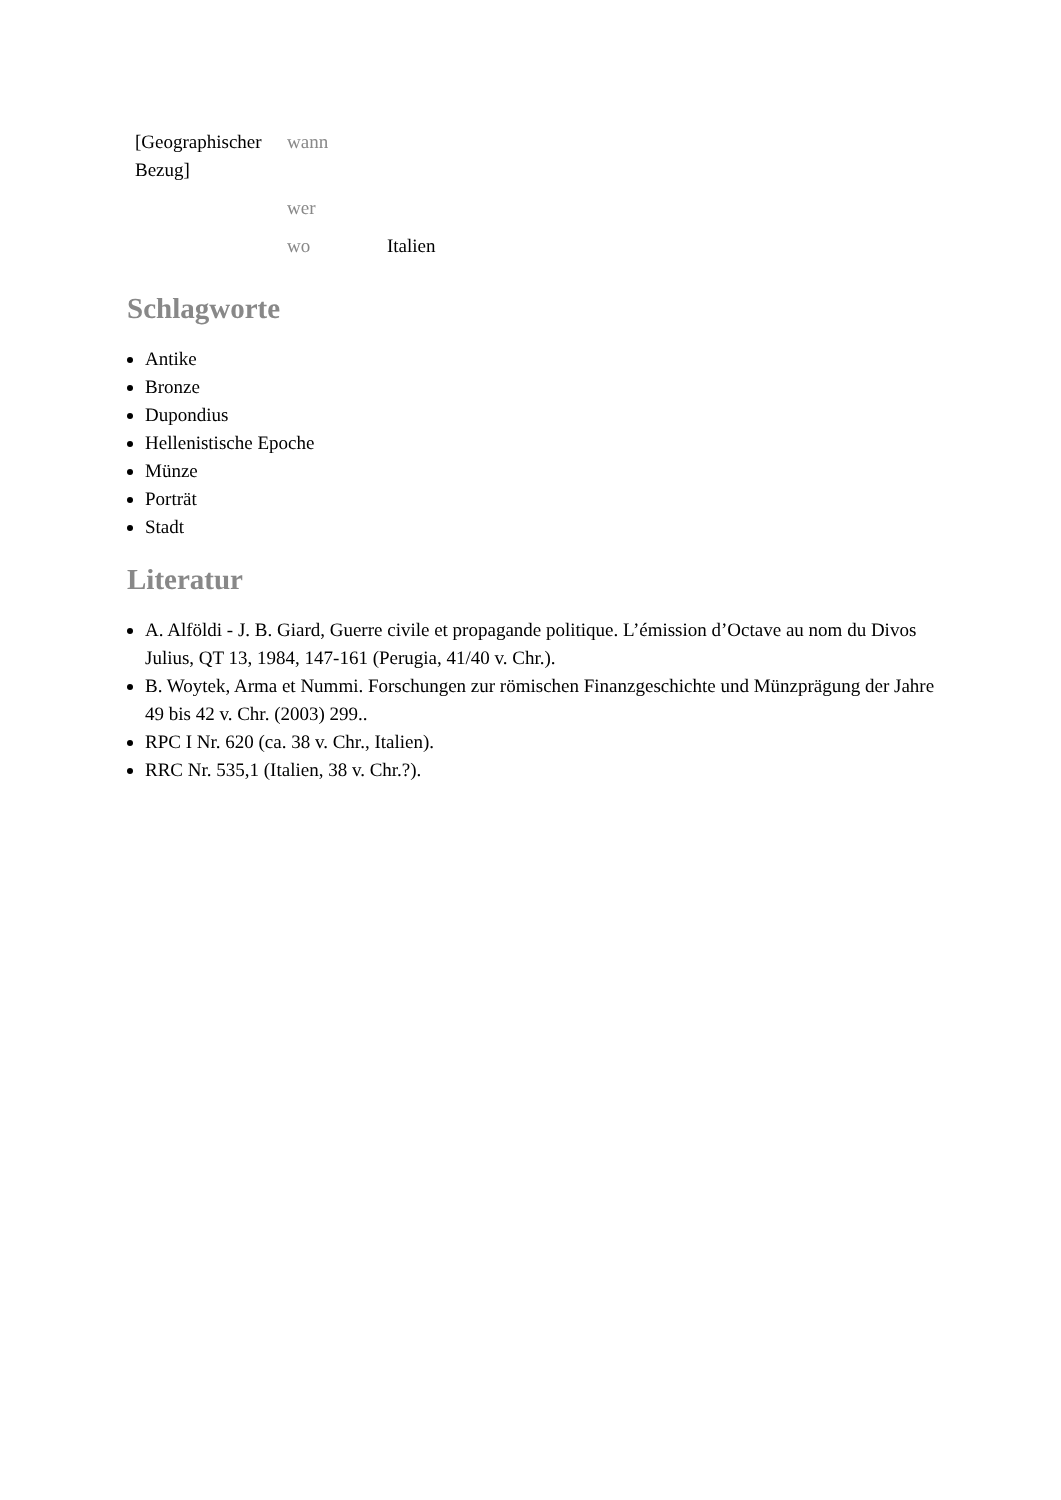| [Geographischer Bezug] | wann | |
| | wer | |
| | wo | Italien |
Schlagworte
Antike
Bronze
Dupondius
Hellenistische Epoche
Münze
Porträt
Stadt
Literatur
A. Alföldi - J. B. Giard, Guerre civile et propagande politique. L’émission d’Octave au nom du Divos Julius, QT 13, 1984, 147-161 (Perugia, 41/40 v. Chr.).
B. Woytek, Arma et Nummi. Forschungen zur römischen Finanzgeschichte und Münzprägung der Jahre 49 bis 42 v. Chr. (2003) 299..
RPC I Nr. 620 (ca. 38 v. Chr., Italien).
RRC Nr. 535,1 (Italien, 38 v. Chr.?).